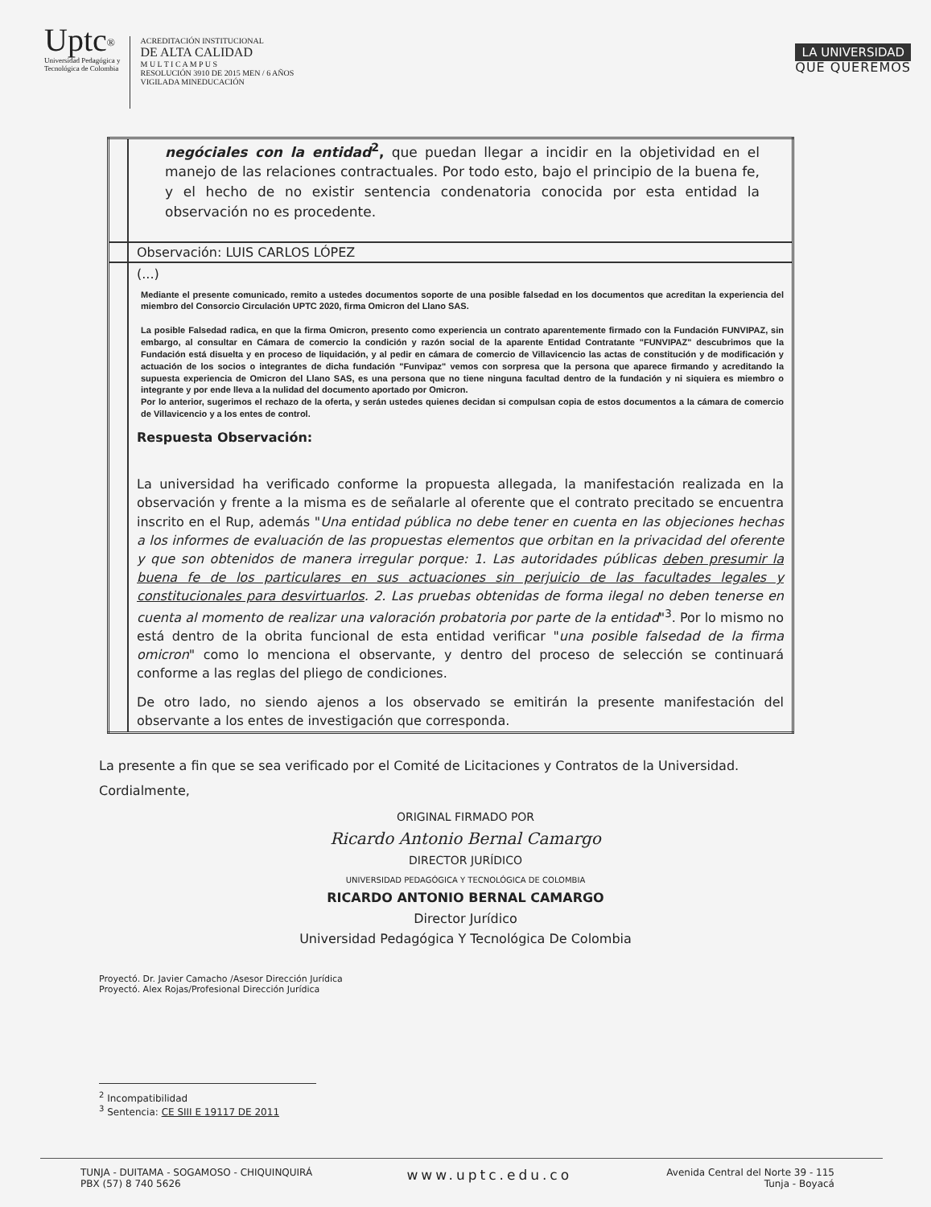Uptc<sup>®</sup>
Universidad Pedagógica y
Tecnológica de Colombia
ACREDITACIÓN INSTITUCIONAL
DE ALTA CALIDAD
M U L T I C A M P U S
RESOLUCIÓN 3910 DE 2015 MEN / 6 AÑOS
VIGILADA MINEDUCACIÓN
LA UNIVERSIDAD
QUE QUEREMOS
| | negóciales con la entidad<sup>2</sup>, que puedan llegar a incidir en la objetividad en el manejo de las relaciones contractuales. Por todo esto, bajo el principio de la buena fe, y el hecho de no existir sentencia condenatoria conocida por esta entidad la observación no es procedente. |
| | Observación: LUIS CARLOS LÓPEZ |
| | (...) Mediante el presente comunicado, remito a ustedes documentos soporte de una posible falsedad en los documentos que acreditan la experiencia del miembro del Consorcio Circulación UPTC 2020, firma Omicron del Llano SAS. La posible Falsedad radica, en que la firma Omicron, presento como experiencia un contrato aparentemente firmado con la Fundación FUNVIPAZ, sin embargo, al consultar en Cámara de comercio la condición y razón social de la aparente Entidad Contratante "FUNVIPAZ" descubrimos que la Fundación está disuelta y en proceso de liquidación, y al pedir en cámara de comercio de Villavicencio las actas de constitución y de modificación y actuación de los socios o integrantes de dicha fundación "Funvipaz" vemos con sorpresa que la persona que aparece firmando y acreditando la supuesta experiencia de Omicron del Llano SAS, es una persona que no tiene ninguna facultad dentro de la fundación y ni siquiera es miembro o integrante y por ende lleva a la nulidad del documento aportado por Omicron. Por lo anterior, sugerimos el rechazo de la oferta, y serán ustedes quienes decidan si compulsan copia de estos documentos a la cámara de comercio de Villavicencio y a los entes de control. Respuesta Observación: La universidad ha verificado conforme la propuesta allegada, la manifestación realizada en la observación y frente a la misma es de señalarle al oferente que el contrato precitado se encuentra inscrito en el Rup, además " Una entidad pública no debe tener en cuenta en las objeciones hechas a los informes de evaluación de las propuestas elementos que orbitan en la privacidad del oferente y que son obtenidos de manera irregular porque: 1. Las autoridades públicas deben presumir la buena fe de los particulares en sus actuaciones sin perjuicio de las facultades legales y constitucionales para desvirtuarlos . 2. Las pruebas obtenidas de forma ilegal no deben tenerse en cuenta al momento de realizar una valoración probatoria por parte de la entidad "<sup>3</sup>. Por lo mismo no está dentro de la obrita funcional de esta entidad verificar " una posible falsedad de la firma omicron " como lo menciona el observante, y dentro del proceso de selección se continuará conforme a las reglas del pliego de condiciones. De otro lado, no siendo ajenos a los observado se emitirán la presente manifestación del observante a los entes de investigación que corresponda. |
La presente a fin que se sea verificado por el Comité de Licitaciones y Contratos de la Universidad.
Cordialmente,
ORIGINAL FIRMADO POR
Ricardo Antonio Bernal Camargo
DIRECTOR JURÍDICO
UNIVERSIDAD PEDAGÓGICA Y TECNOLÓGICA DE COLOMBIA
RICARDO ANTONIO BERNAL CAMARGO
Director Jurídico
Universidad Pedagógica Y Tecnológica De Colombia
Proyectó. Dr. Javier Camacho /Asesor Dirección Jurídica
Proyectó. Alex Rojas/Profesional Dirección Jurídica
<sup>2</sup> Incompatibilidad
<sup>3</sup> Sentencia: CE SIII E 19117 DE 2011
TUNJA - DUITAMA - SOGAMOSO - CHIQUINQUIRÁ
PBX (57) 8 740 5626
www.uptc.edu.co
Avenida Central del Norte 39 - 115
Tunja - Boyacá